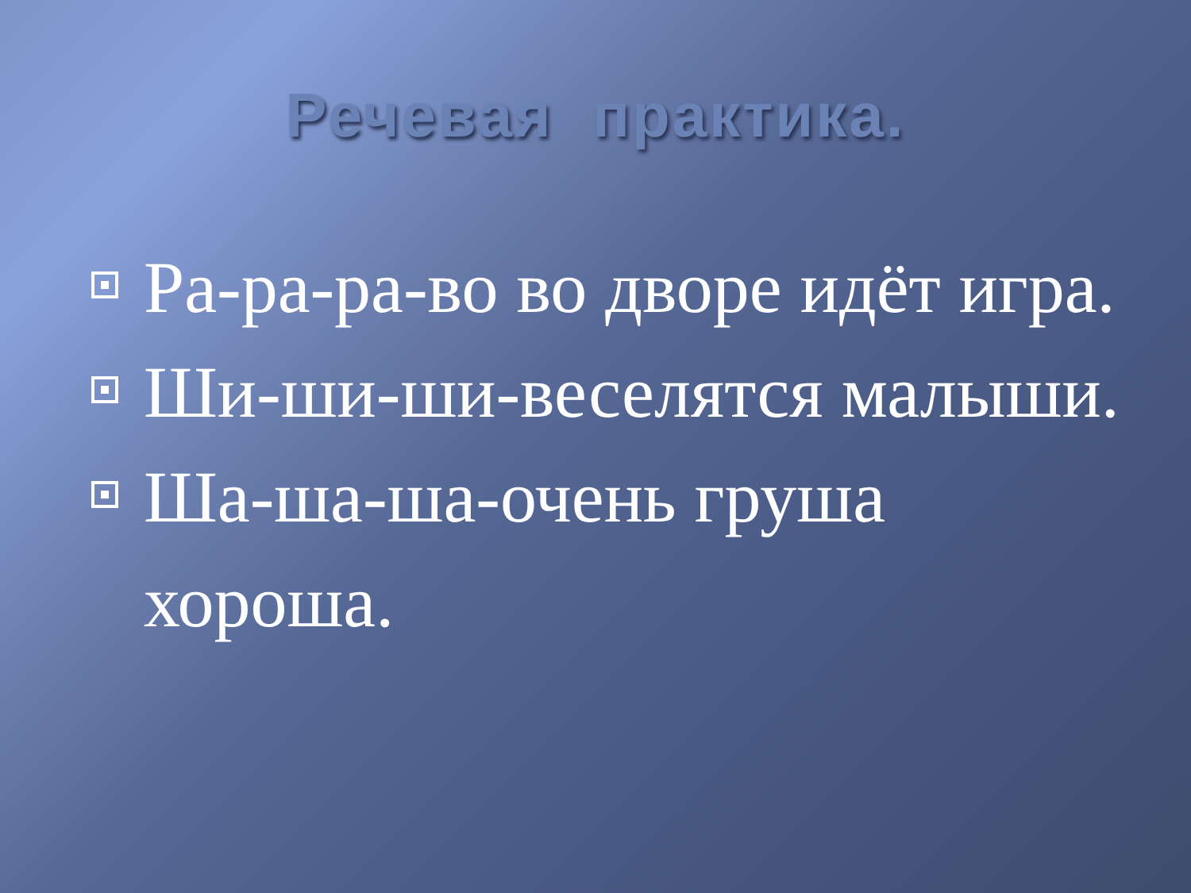Речевая практика.
Ра-ра-ра-во во дворе идёт игра.
Ши-ши-ши-веселятся малыши.
Ша-ша-ша-очень груша хороша.